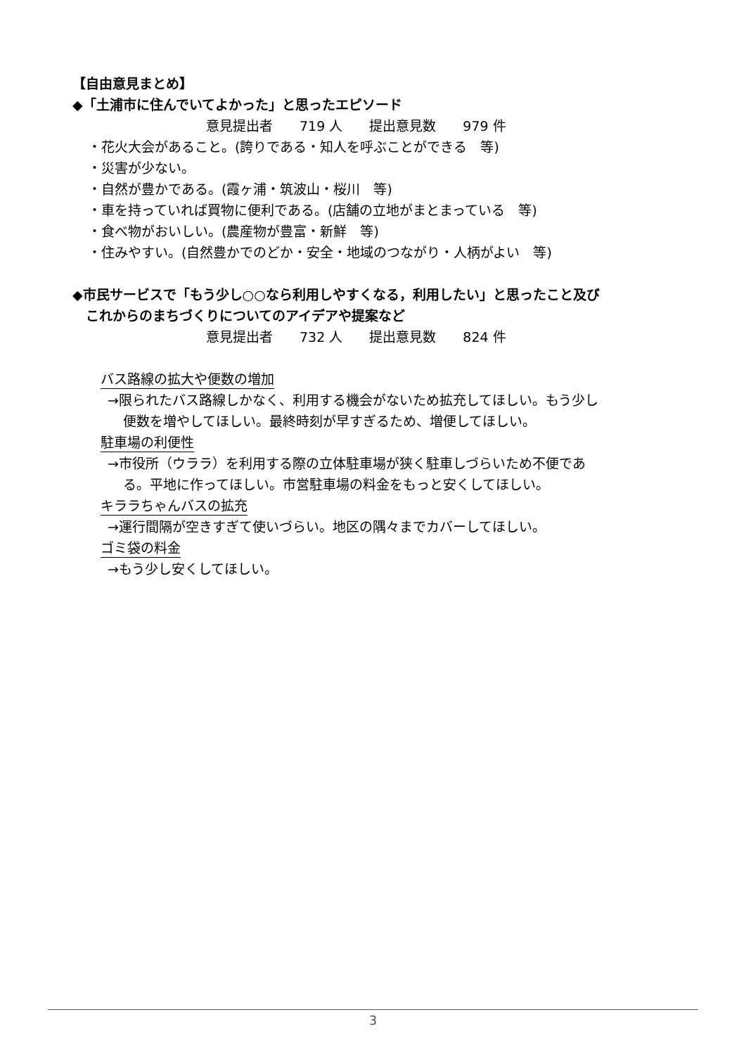【自由意見まとめ】
◆「土浦市に住んでいてよかった」と思ったエピソード
意見提出者　　719 人　　提出意見数　　979 件
・花火大会があること。(誇りである・知人を呼ぶことができる　等)
・災害が少ない。
・自然が豊かである。(霞ヶ浦・筑波山・桜川　等)
・車を持っていれば買物に便利である。(店舗の立地がまとまっている　等)
・食べ物がおいしい。(農産物が豊富・新鮮　等)
・住みやすい。(自然豊かでのどか・安全・地域のつながり・人柄がよい　等)
◆市民サービスで「もう少し○○なら利用しやすくなる，利用したい」と思ったこと及び
　これからのまちづくりについてのアイデアや提案など
意見提出者　　732 人　　提出意見数　　824 件
バス路線の拡大や便数の増加
→限られたバス路線しかなく、利用する機会がないため拡充してほしい。もう少し
便数を増やしてほしい。最終時刻が早すぎるため、増便してほしい。
駐車場の利便性
→市役所（ウララ）を利用する際の立体駐車場が狭く駐車しづらいため不便であ
る。平地に作ってほしい。市営駐車場の料金をもっと安くしてほしい。
キララちゃんバスの拡充
→運行間隔が空きすぎて使いづらい。地区の隅々までカバーしてほしい。
ゴミ袋の料金
→もう少し安くしてほしい。
3